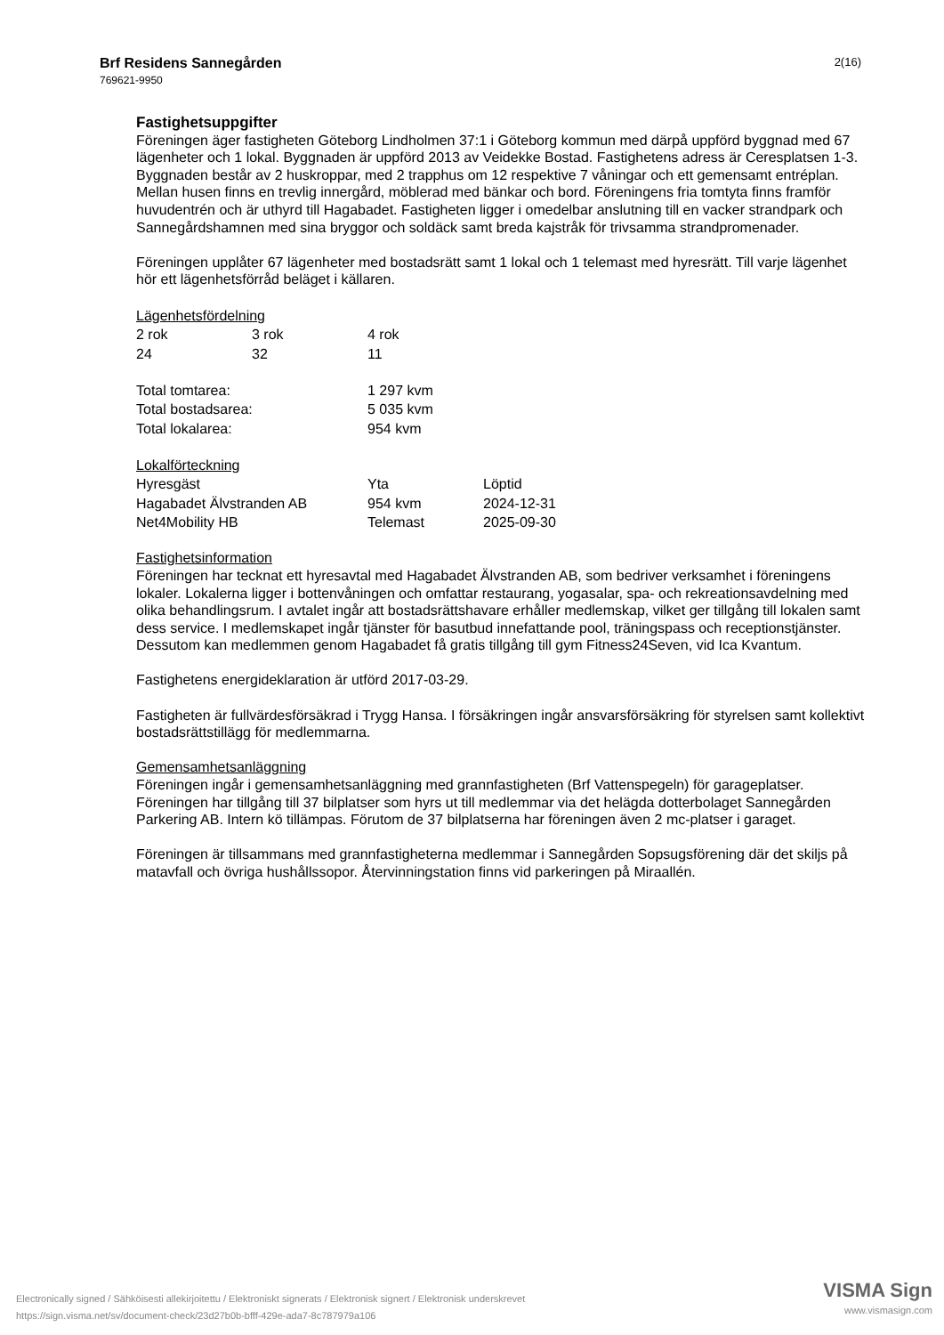Brf Residens Sannegården
769621-9950
2(16)
Fastighetsuppgifter
Föreningen äger fastigheten Göteborg Lindholmen 37:1 i Göteborg kommun med därpå uppförd byggnad med 67 lägenheter och 1 lokal. Byggnaden är uppförd 2013 av Veidekke Bostad. Fastighetens adress är Ceresplatsen 1-3. Byggnaden består av 2 huskroppar, med 2 trapphus om 12 respektive 7 våningar och ett gemensamt entréplan. Mellan husen finns en trevlig innergård, möblerad med bänkar och bord. Föreningens fria tomtyta finns framför huvudentrén och är uthyrd till Hagabadet. Fastigheten ligger i omedelbar anslutning till en vacker strandpark och Sannegårdshamnen med sina bryggor och soldäck samt breda kajstråk för trivsamma strandpromenader.
Föreningen upplåter 67 lägenheter med bostadsrätt samt 1 lokal och 1 telemast med hyresrätt. Till varje lägenhet hör ett lägenhetsförråd beläget i källaren.
| Lägenhetsfördelning | | |
| 2 rok | 3 rok | 4 rok |
| 24 | 32 | 11 |
| Total tomtarea: | 1 297 kvm |
| Total bostadsarea: | 5 035 kvm |
| Total lokalarea: | 954 kvm |
| Lokalförteckning | | |
| Hyresgäst | Yta | Löptid |
| Hagabadet Älvstranden AB | 954 kvm | 2024-12-31 |
| Net4Mobility HB | Telemast | 2025-09-30 |
Fastighetsinformation
Föreningen har tecknat ett hyresavtal med Hagabadet Älvstranden AB, som bedriver verksamhet i föreningens lokaler. Lokalerna ligger i bottenvåningen och omfattar restaurang, yogasalar, spa- och rekreationsavdelning med olika behandlingsrum. I avtalet ingår att bostadsrättshavare erhåller medlemskap, vilket ger tillgång till lokalen samt dess service. I medlemskapet ingår tjänster för basutbud innefattande pool, träningspass och receptionstjänster. Dessutom kan medlemmen genom Hagabadet få gratis tillgång till gym Fitness24Seven, vid Ica Kvantum.
Fastighetens energideklaration är utförd 2017-03-29.
Fastigheten är fullvärdesförsäkrad i Trygg Hansa. I försäkringen ingår ansvarsförsäkring för styrelsen samt kollektivt bostadsrättstillägg för medlemmarna.
Gemensamhetsanläggning
Föreningen ingår i gemensamhetsanläggning med grannfastigheten (Brf Vattenspegeln) för garageplatser. Föreningen har tillgång till 37 bilplatser som hyrs ut till medlemmar via det helägda dotterbolaget Sannegården Parkering AB. Intern kö tillämpas. Förutom de 37 bilplatserna har föreningen även 2 mc-platser i garaget.
Föreningen är tillsammans med grannfastigheterna medlemmar i Sannegården Sopsugsförening där det skiljs på matavfall och övriga hushållssopor. Återvinningstation finns vid parkeringen på Miraallén.
Electronically signed / Sähköisesti allekirjoitettu / Elektroniskt signerats / Elektronisk signert / Elektronisk underskrevet
https://sign.visma.net/sv/document-check/23d27b0b-bfff-429e-ada7-8c787979a106
VISMA Sign
www.vismasign.com